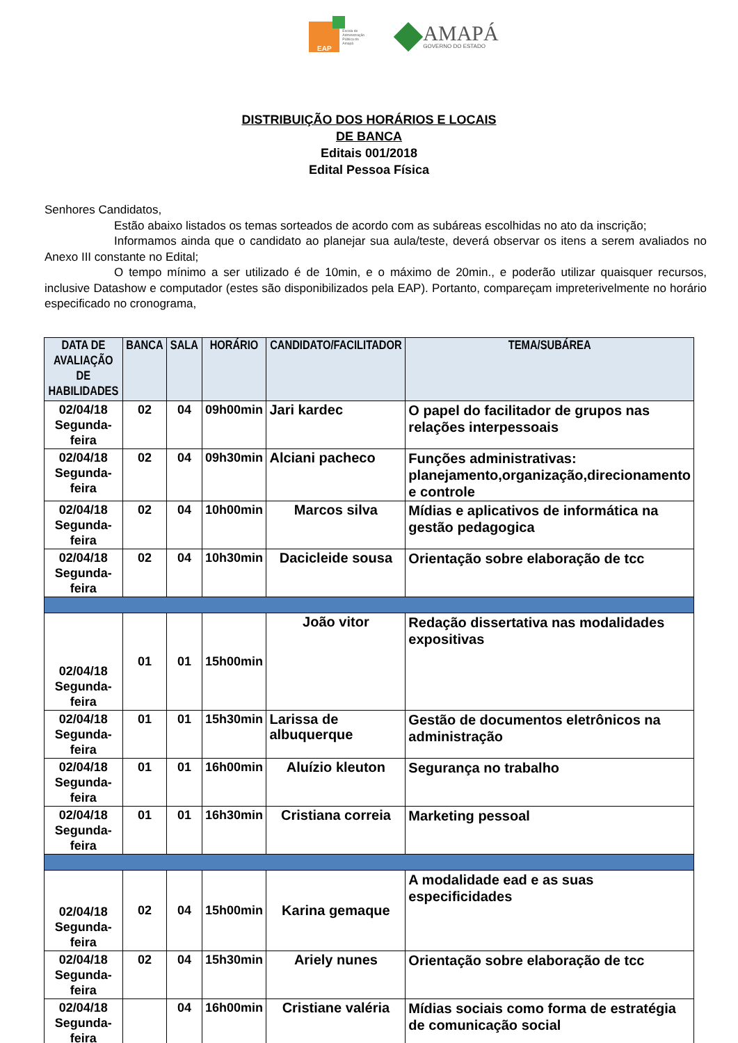EAP
Escola de Administração Pública do Amapá
AMAPÁ
GOVERNO DO ESTADO
DISTRIBUIÇÃO DOS HORÁRIOS E LOCAIS
DE BANCA
Editais 001/2018
Edital Pessoa Física
Senhores Candidatos,
Estão abaixo listados os temas sorteados de acordo com as subáreas escolhidas no ato da inscrição;
Informamos ainda que o candidato ao planejar sua aula/teste, deverá observar os itens a serem avaliados no Anexo III constante no Edital;
O tempo mínimo a ser utilizado é de 10min, e o máximo de 20min., e poderão utilizar quaisquer recursos, inclusive Datashow e computador (estes são disponibilizados pela EAP). Portanto, compareçam impreterivelmente no horário especificado no cronograma,
| DATA DE AVALIAÇÃO DE HABILIDADES | BANCA | SALA | HORÁRIO | CANDIDATO/FACILITADOR | TEMA/SUBÁREA |
| --- | --- | --- | --- | --- | --- |
| 02/04/18 Segunda-feira | 02 | 04 | 09h00min | Jari kardec | O papel do facilitador de grupos nas relações interpessoais |
| 02/04/18 Segunda-feira | 02 | 04 | 09h30min | Alciani pacheco | Funções administrativas: planejamento,organização,direcionamento e controle |
| 02/04/18 Segunda-feira | 02 | 04 | 10h00min | Marcos silva | Mídias e aplicativos de informática na gestão pedagogica |
| 02/04/18 Segunda-feira | 02 | 04 | 10h30min | Dacicleide sousa | Orientação sobre elaboração de tcc |
| 02/04/18 Segunda-feira | 01 | 01 | 15h00min | João vitor | Redação dissertativa nas modalidades expositivas |
| 02/04/18 Segunda-feira | 01 | 01 | 15h30min | Larissa de albuquerque | Gestão de documentos eletrônicos na administração |
| 02/04/18 Segunda-feira | 01 | 01 | 16h00min | Aluízio kleuton | Segurança no trabalho |
| 02/04/18 Segunda-feira | 01 | 01 | 16h30min | Cristiana correia | Marketing pessoal |
| 02/04/18 Segunda-feira | 02 | 04 | 15h00min | Karina gemaque | A modalidade ead e as suas especificidades |
| 02/04/18 Segunda-feira | 02 | 04 | 15h30min | Ariely nunes | Orientação sobre elaboração de tcc |
| 02/04/18 Segunda-feira | | 04 | 16h00min | Cristiane valéria | Mídias sociais como forma de estratégia de comunicação social |